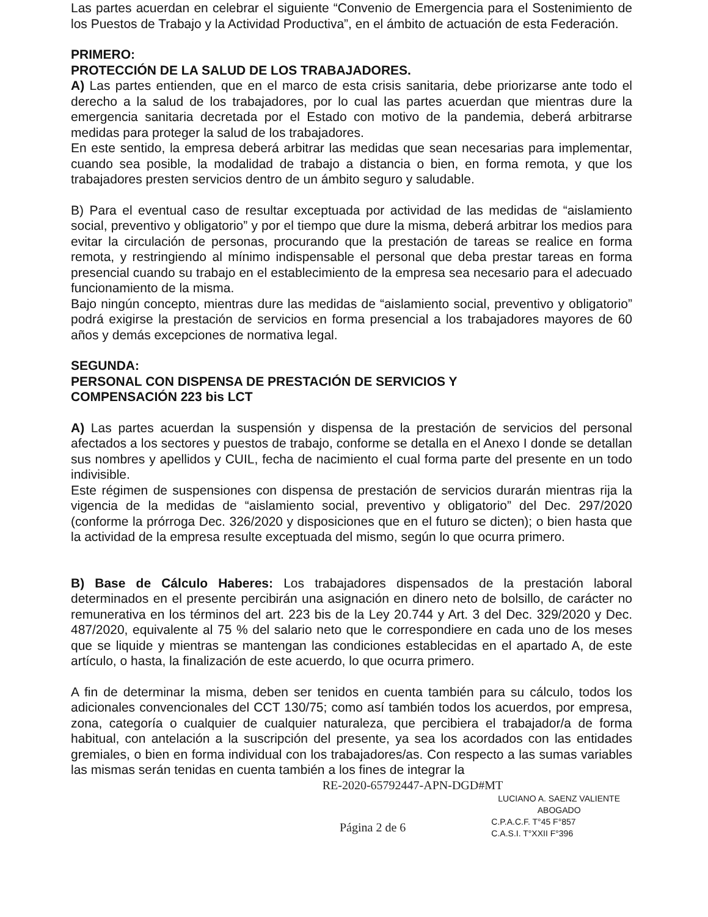Las partes acuerdan en celebrar el siguiente “Convenio de Emergencia para el Sostenimiento de los Puestos de Trabajo y la Actividad Productiva”, en el ámbito de actuación de esta Federación.
PRIMERO:
PROTECCIÓN DE LA SALUD DE LOS TRABAJADORES.
A) Las partes entienden, que en el marco de esta crisis sanitaria, debe priorizarse ante todo el derecho a la salud de los trabajadores, por lo cual las partes acuerdan que mientras dure la emergencia sanitaria decretada por el Estado con motivo de la pandemia, deberá arbitrarse medidas para proteger la salud de los trabajadores.
En este sentido, la empresa deberá arbitrar las medidas que sean necesarias para implementar, cuando sea posible, la modalidad de trabajo a distancia o bien, en forma remota, y que los trabajadores presten servicios dentro de un ámbito seguro y saludable.
B) Para el eventual caso de resultar exceptuada por actividad de las medidas de “aislamiento social, preventivo y obligatorio” y por el tiempo que dure la misma, deberá arbitrar los medios para evitar la circulación de personas, procurando que la prestación de tareas se realice en forma remota, y restringiendo al mínimo indispensable el personal que deba prestar tareas en forma presencial cuando su trabajo en el establecimiento de la empresa sea necesario para el adecuado funcionamiento de la misma.
Bajo ningún concepto, mientras dure las medidas de “aislamiento social, preventivo y obligatorio” podrá exigirse la prestación de servicios en forma presencial a los trabajadores mayores de 60 años y demás excepciones de normativa legal.
SEGUNDA:
PERSONAL CON DISPENSA DE PRESTACIÓN DE SERVICIOS Y
COMPENSACIÓN 223 bis LCT
A) Las partes acuerdan la suspensión y dispensa de la prestación de servicios del personal afectados a los sectores y puestos de trabajo, conforme se detalla en el Anexo I donde se detallan sus nombres y apellidos y CUIL, fecha de nacimiento el cual forma parte del presente en un todo indivisible.
Este régimen de suspensiones con dispensa de prestación de servicios durarán mientras rija la vigencia de la medidas de “aislamiento social, preventivo y obligatorio” del Dec. 297/2020 (conforme la prórroga Dec. 326/2020 y disposiciones que en el futuro se dicten); o bien hasta que la actividad de la empresa resulte exceptuada del mismo, según lo que ocurra primero.
B) Base de Cálculo Haberes: Los trabajadores dispensados de la prestación laboral determinados en el presente percibirán una asignación en dinero neto de bolsillo, de carácter no remunerativa en los términos del art. 223 bis de la Ley 20.744 y Art. 3 del Dec. 329/2020 y Dec. 487/2020, equivalente al 75 % del salario neto que le correspondiere en cada uno de los meses que se liquide y mientras se mantengan las condiciones establecidas en el apartado A, de este artículo, o hasta, la finalización de este acuerdo, lo que ocurra primero.
A fin de determinar la misma, deben ser tenidos en cuenta también para su cálculo, todos los adicionales convencionales del CCT 130/75; como así también todos los acuerdos, por empresa, zona, categoría o cualquier de cualquier naturaleza, que percibiera el trabajador/a de forma habitual, con antelación a la suscripción del presente, ya sea los acordados con las entidades gremiales, o bien en forma individual con los trabajadores/as. Con respecto a las sumas variables las mismas serán tenidas en cuenta también a los fines de integrar la
RE-2020-65792447-APN-DGD#MT
LUCIANO A. SAENZ VALIENTE
ABOGADO
Página 2 de 6
C.P.A.C.F. T°45 F°857
C.A.S.I. T°XXII F°396